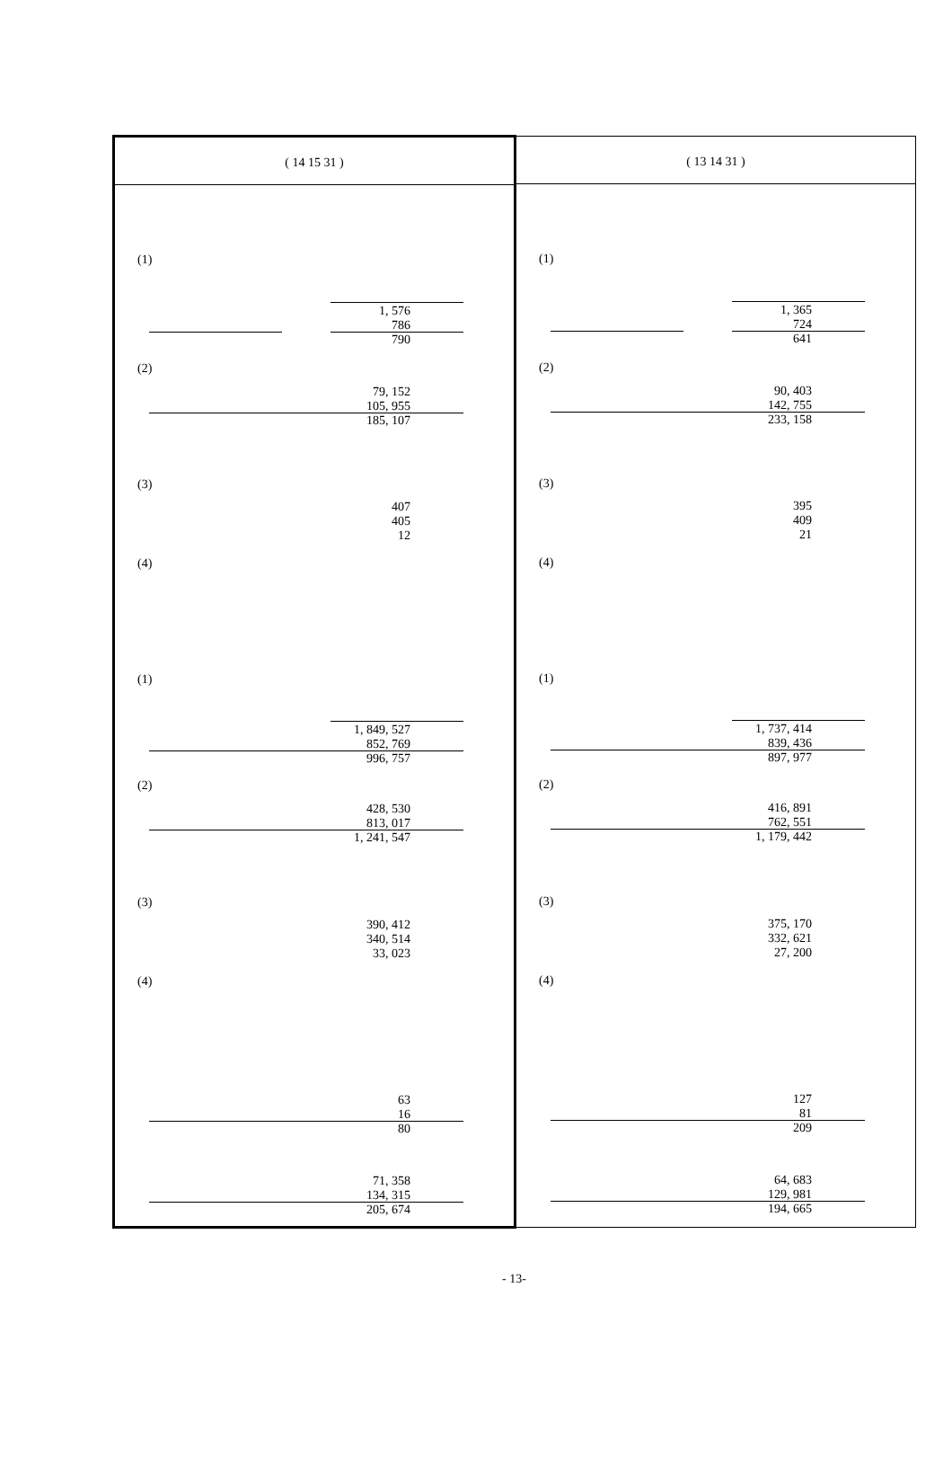| ( 14 15 31 ) (1) 1, 576 786 790 (2) 79, 152 105, 955 185, 107 (3) 407 405 12 (4) (1) 1, 849, 527 852, 769 996, 757 (2) 428, 530 813, 017 1, 241, 547 (3) 390, 412 340, 514 33, 023 (4) 63 16 80 71, 358 134, 315 205, 674 | ( 13 14 31 ) (1) 1, 365 724 641 (2) 90, 403 142, 755 233, 158 (3) 395 409 21 (4) (1) 1, 737, 414 839, 436 897, 977 (2) 416, 891 762, 551 1, 179, 442 (3) 375, 170 332, 621 27, 200 (4) 127 81 209 64, 683 129, 981 194, 665 |
- 13-